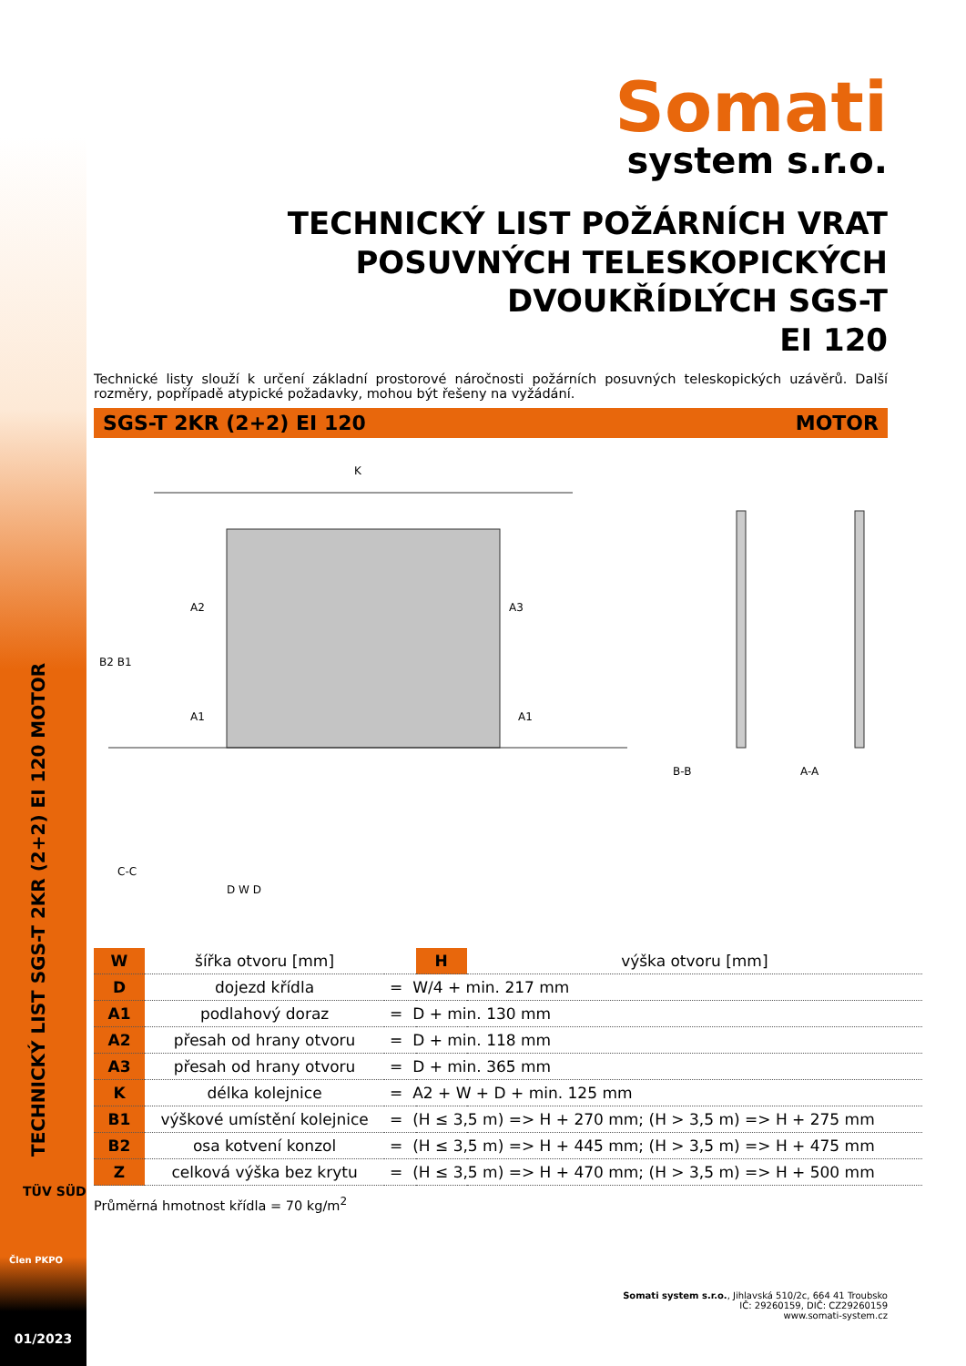TECHNICKÝ LIST SGS-T 2KR (2+2) EI 120 MOTOR
Člen PKPO
TÜV SÜD
01/2023
Somati
system s.r.o.
TECHNICKÝ LIST POŽÁRNÍCH VRAT
POSUVNÝCH TELESKOPICKÝCH
DVOUKŘÍDLÝCH SGS-T
EI 120
Technické listy slouží k určení základní prostorové náročnosti požárních posuvných teleskopických uzávěrů. Další rozměry, popřípadě atypické požadavky, mohou být řešeny na vyžádání.
SGS-T 2KR (2+2) EI 120 MOTOR
K
D W D
C-C
B-B
A-A
A2
A3
A1
A1
B2 B1
| W | šířka otvoru [mm] | | H | výška otvoru [mm] |
| D | dojezd křídla | = W/4 + min. 217 mm | | |
| A1 | podlahový doraz | = D + min. 130 mm | | |
| A2 | přesah od hrany otvoru | = D + min. 118 mm | | |
| A3 | přesah od hrany otvoru | = D + min. 365 mm | | |
| K | délka kolejnice | = A2 + W + D + min. 125 mm | | |
| B1 | výškové umístění kolejnice | = (H ≤ 3,5 m) => H + 270 mm; (H > 3,5 m) => H + 275 mm | | |
| B2 | osa kotvení konzol | = (H ≤ 3,5 m) => H + 445 mm; (H > 3,5 m) => H + 475 mm | | |
| Z | celková výška bez krytu | = (H ≤ 3,5 m) => H + 470 mm; (H > 3,5 m) => H + 500 mm | | |
Průměrná hmotnost křídla = 70 kg/m<sup>2</sup>
Somati system s.r.o., Jihlavská 510/2c, 664 41 Troubsko
IČ: 29260159, DIČ: CZ29260159
www.somati-system.cz